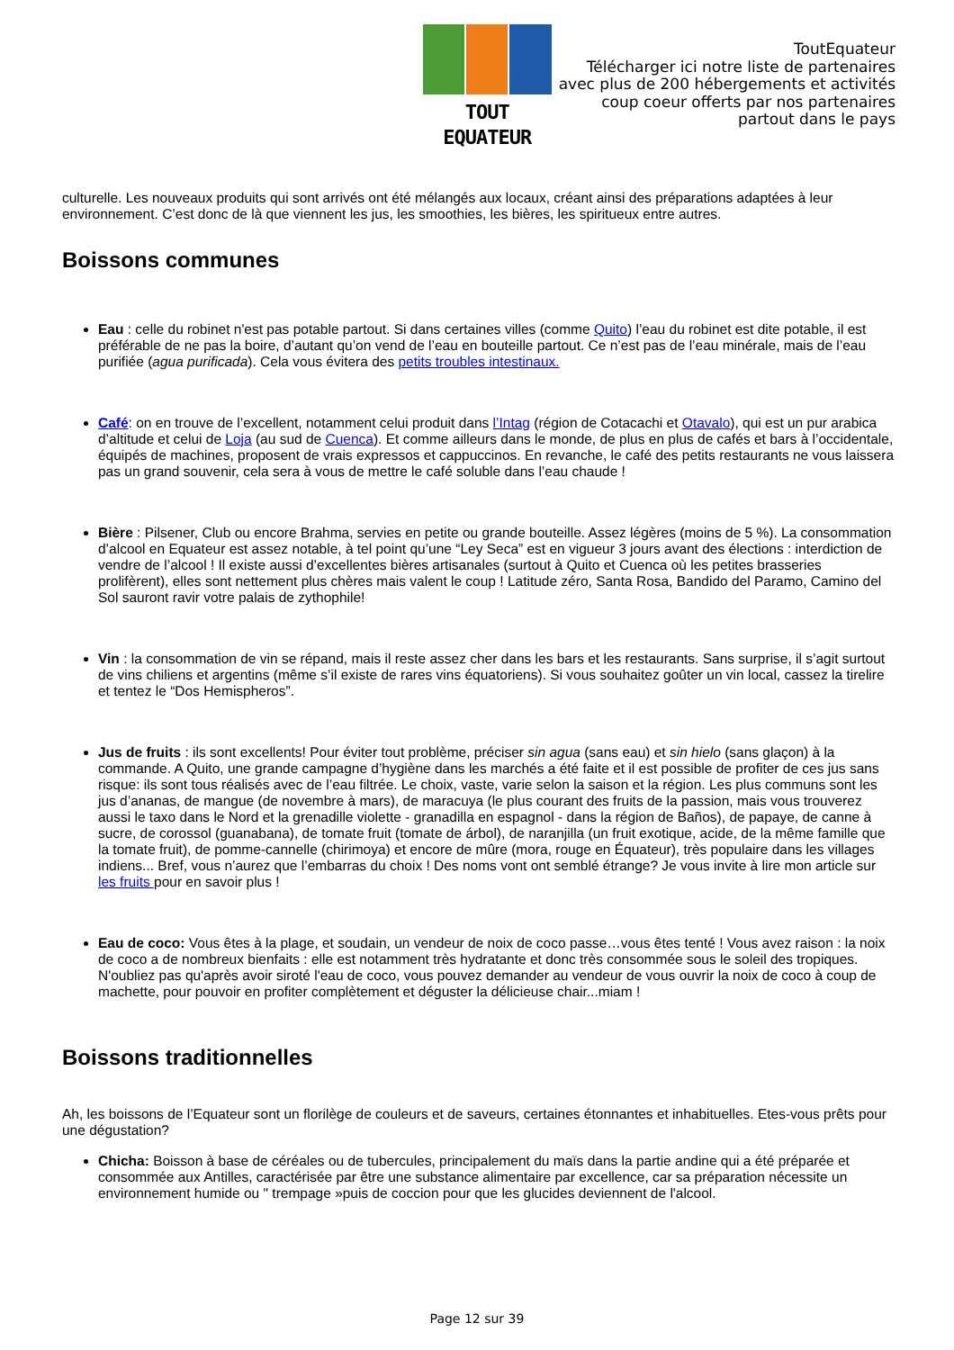TOUT EQUATEUR
ToutEquateur
Télécharger ici notre liste de partenaires
avec plus de 200 hébergements et activités
coup coeur offerts par nos partenaires
partout dans le pays
culturelle. Les nouveaux produits qui sont arrivés ont été mélangés aux locaux, créant ainsi des préparations adaptées à leur environnement. C’est donc de là que viennent les jus, les smoothies, les bières, les spiritueux entre autres.
Boissons communes
Eau : celle du robinet n'est pas potable partout. Si dans certaines villes (comme Quito) l’eau du robinet est dite potable, il est préférable de ne pas la boire, d’autant qu’on vend de l’eau en bouteille partout. Ce n’est pas de l’eau minérale, mais de l’eau purifiée (agua purificada). Cela vous évitera des petits troubles intestinaux.
Café: on en trouve de l’excellent, notamment celui produit dans l’Intag (région de Cotacachi et Otavalo), qui est un pur arabica d’altitude et celui de Loja (au sud de Cuenca). Et comme ailleurs dans le monde, de plus en plus de cafés et bars à l’occidentale, équipés de machines, proposent de vrais expressos et cappuccinos. En revanche, le café des petits restaurants ne vous laissera pas un grand souvenir, cela sera à vous de mettre le café soluble dans l’eau chaude !
Bière : Pilsener, Club ou encore Brahma, servies en petite ou grande bouteille. Assez légères (moins de 5 %). La consommation d’alcool en Equateur est assez notable, à tel point qu’une “Ley Seca” est en vigueur 3 jours avant des élections : interdiction de vendre de l’alcool ! Il existe aussi d’excellentes bières artisanales (surtout à Quito et Cuenca où les petites brasseries prolifèrent), elles sont nettement plus chères mais valent le coup ! Latitude zéro, Santa Rosa, Bandido del Paramo, Camino del Sol sauront ravir votre palais de zythophile!
Vin : la consommation de vin se répand, mais il reste assez cher dans les bars et les restaurants. Sans surprise, il s’agit surtout de vins chiliens et argentins (même s’il existe de rares vins équatoriens). Si vous souhaitez goûter un vin local, cassez la tirelire et tentez le “Dos Hemispheros”.
Jus de fruits : ils sont excellents! Pour éviter tout problème, préciser sin agua (sans eau) et sin hielo (sans glaçon) à la commande. A Quito, une grande campagne d’hygiène dans les marchés a été faite et il est possible de profiter de ces jus sans risque: ils sont tous réalisés avec de l’eau filtrée. Le choix, vaste, varie selon la saison et la région. Les plus communs sont les jus d’ananas, de mangue (de novembre à mars), de maracuya (le plus courant des fruits de la passion, mais vous trouverez aussi le taxo dans le Nord et la grenadille violette - granadilla en espagnol - dans la région de Baños), de papaye, de canne à sucre, de corossol (guanabana), de tomate fruit (tomate de árbol), de naranjilla (un fruit exotique, acide, de la même famille que la tomate fruit), de pomme-cannelle (chirimoya) et encore de mûre (mora, rouge en Équateur), très populaire dans les villages indiens... Bref, vous n’aurez que l’embarras du choix ! Des noms vont ont semblé étrange? Je vous invite à lire mon article sur les fruits pour en savoir plus !
Eau de coco: Vous êtes à la plage, et soudain, un vendeur de noix de coco passe…vous êtes tenté ! Vous avez raison : la noix de coco a de nombreux bienfaits : elle est notamment très hydratante et donc très consommée sous le soleil des tropiques. N'oubliez pas qu'après avoir siroté l'eau de coco, vous pouvez demander au vendeur de vous ouvrir la noix de coco à coup de machette, pour pouvoir en profiter complètement et déguster la délicieuse chair...miam !
Boissons traditionnelles
Ah, les boissons de l’Equateur sont un florilège de couleurs et de saveurs, certaines étonnantes et inhabituelles. Etes-vous prêts pour une dégustation?
Chicha: Boisson à base de céréales ou de tubercules, principalement du maïs dans la partie andine qui a été préparée et consommée aux Antilles, caractérisée par être une substance alimentaire par excellence, car sa préparation nécessite un environnement humide ou " trempage »puis de coccion pour que les glucides deviennent de l'alcool.
Page 12 sur 39